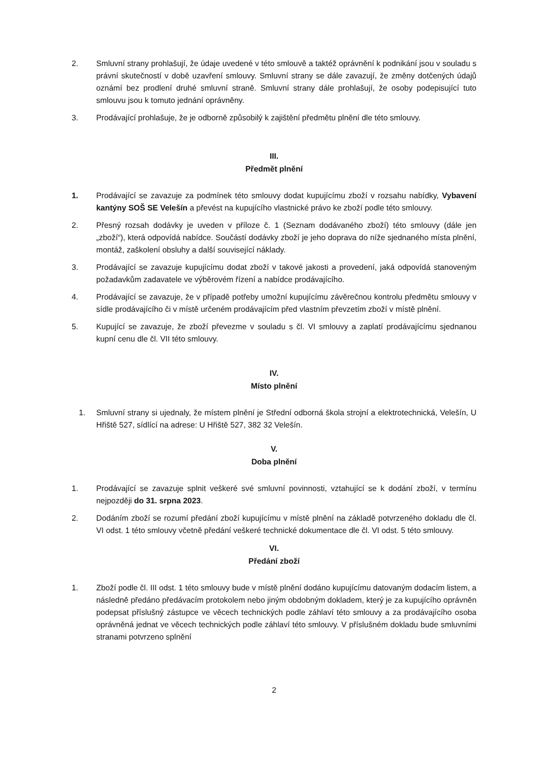2. Smluvní strany prohlašují, že údaje uvedené v této smlouvě a taktéž oprávnění k podnikání jsou v souladu s právní skutečností v době uzavření smlouvy. Smluvní strany se dále zavazují, že změny dotčených údajů oznámí bez prodlení druhé smluvní straně. Smluvní strany dále prohlašují, že osoby podepisující tuto smlouvu jsou k tomuto jednání oprávněny.
3. Prodávající prohlašuje, že je odborně způsobilý k zajištění předmětu plnění dle této smlouvy.
III.
Předmět plnění
1. Prodávající se zavazuje za podmínek této smlouvy dodat kupujícímu zboží v rozsahu nabídky, Vybavení kantýny SOŠ SE Velešín a převést na kupujícího vlastnické právo ke zboží podle této smlouvy.
2. Přesný rozsah dodávky je uveden v příloze č. 1 (Seznam dodávaného zboží) této smlouvy (dále jen „zboží“), která odpovídá nabídce. Součástí dodávky zboží je jeho doprava do níže sjednaného místa plnění, montáž, zaškolení obsluhy a další související náklady.
3. Prodávající se zavazuje kupujícímu dodat zboží v takové jakosti a provedení, jaká odpovídá stanoveným požadavkům zadavatele ve výběrovém řízení a nabídce prodávajícího.
4. Prodávající se zavazuje, že v případě potřeby umožní kupujícímu závěrečnou kontrolu předmětu smlouvy v sídle prodávajícího či v místě určeném prodávajícím před vlastním převzetím zboží v místě plnění.
5. Kupující se zavazuje, že zboží převezme v souladu s čl. VI smlouvy a zaplatí prodávajícímu sjednanou kupní cenu dle čl. VII této smlouvy.
IV.
Místo plnění
1. Smluvní strany si ujednaly, že místem plnění je Střední odborná škola strojní a elektrotechnická, Velešín, U Hřiště 527, sídlící na adrese: U Hřiště 527, 382 32 Velešín.
V.
Doba plnění
1. Prodávající se zavazuje splnit veškeré své smluvní povinnosti, vztahující se k dodání zboží, v termínu nejpozději do 31. srpna 2023.
2. Dodáním zboží se rozumí předání zboží kupujícímu v místě plnění na základě potvrzeného dokladu dle čl. VI odst. 1 této smlouvy včetně předání veškeré technické dokumentace dle čl. VI odst. 5 této smlouvy.
VI.
Předání zboží
1. Zboží podle čl. III odst. 1 této smlouvy bude v místě plnění dodáno kupujícímu datovaným dodacím listem, a následně předáno předávacím protokolem nebo jiným obdobným dokladem, který je za kupujícího oprávněn podepsat příslušný zástupce ve věcech technických podle záhlaví této smlouvy a za prodávajícího osoba oprávněná jednat ve věcech technických podle záhlaví této smlouvy. V příslušném dokladu bude smluvními stranami potvrzeno splnění
2